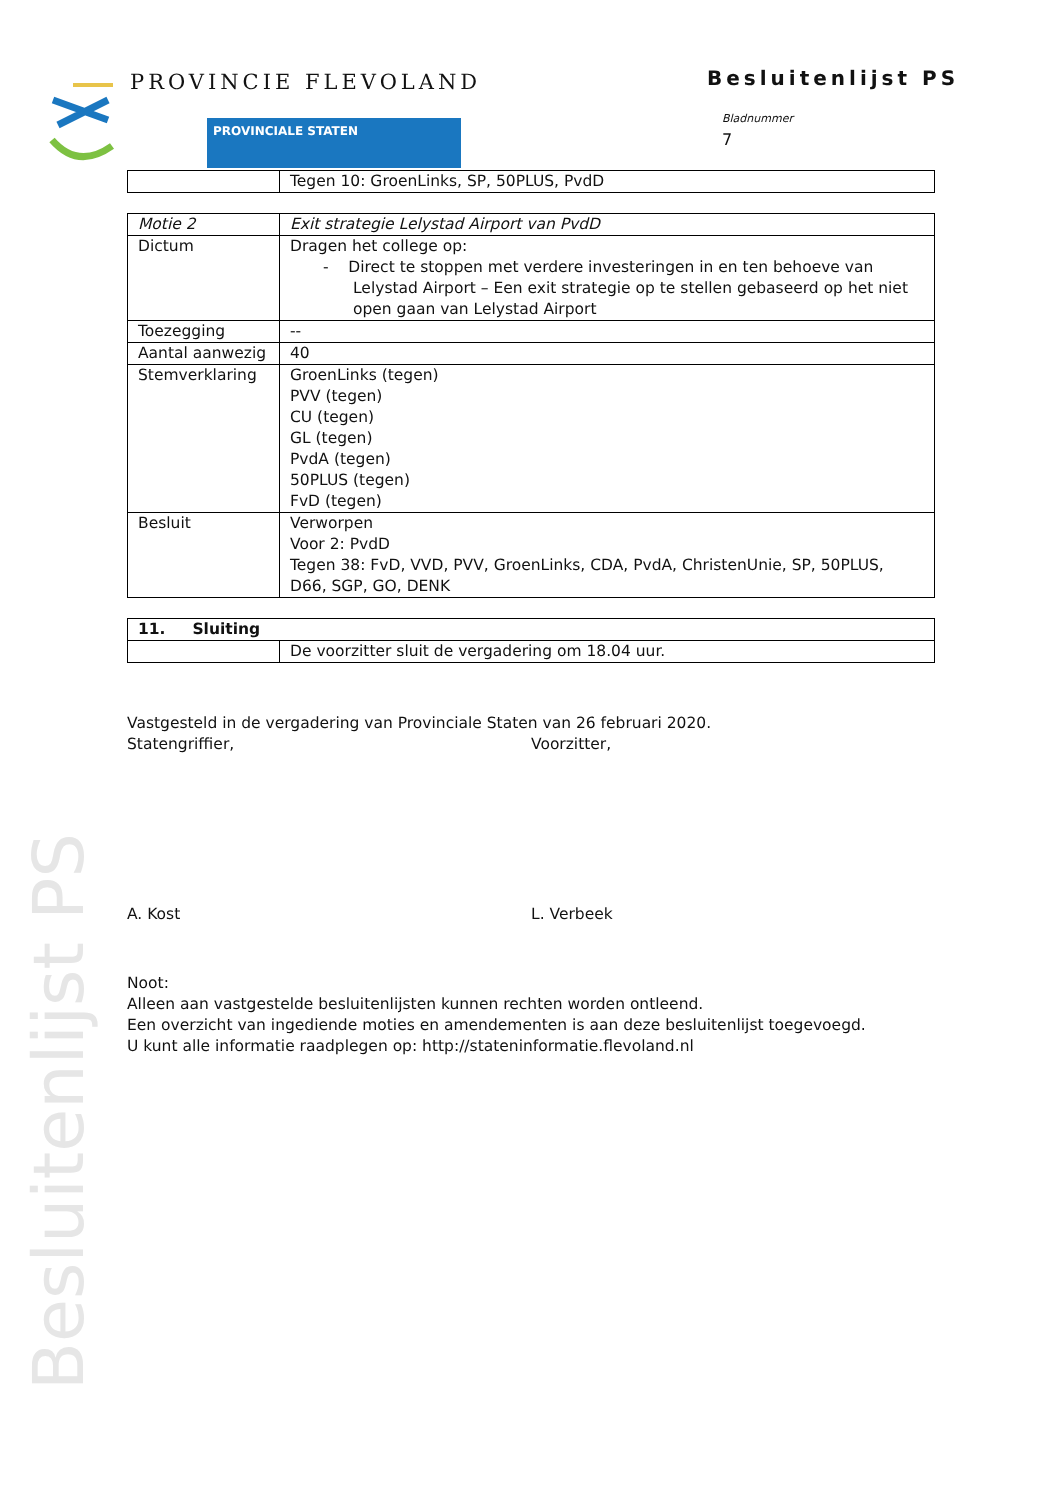Besluitenlijst PS
PROVINCIE FLEVOLAND
PROVINCIALE STATEN
Besluitenlijst PS
Bladnummer
7
| | Tegen 10: GroenLinks, SP, 50PLUS, PvdD |
| Motie 2 | Exit strategie Lelystad Airport van PvdD |
| Dictum | Dragen het college op: - Direct te stoppen met verdere investeringen in en ten behoeve van Lelystad Airport – Een exit strategie op te stellen gebaseerd op het niet open gaan van Lelystad Airport |
| Toezegging | -- |
| Aantal aanwezig | 40 |
| Stemverklaring | GroenLinks (tegen) PVV (tegen) CU (tegen) GL (tegen) PvdA (tegen) 50PLUS (tegen) FvD (tegen) |
| Besluit | Verworpen Voor 2: PvdD Tegen 38: FvD, VVD, PVV, GroenLinks, CDA, PvdA, ChristenUnie, SP, 50PLUS, D66, SGP, GO, DENK |
| 11. Sluiting | |
| | De voorzitter sluit de vergadering om 18.04 uur. |
Vastgesteld in de vergadering van Provinciale Staten van 26 februari 2020.
Statengriffier, Voorzitter,
A. Kost L. Verbeek
Noot:
Alleen aan vastgestelde besluitenlijsten kunnen rechten worden ontleend.
Een overzicht van ingediende moties en amendementen is aan deze besluitenlijst toegevoegd.
U kunt alle informatie raadplegen op: http://stateninformatie.flevoland.nl